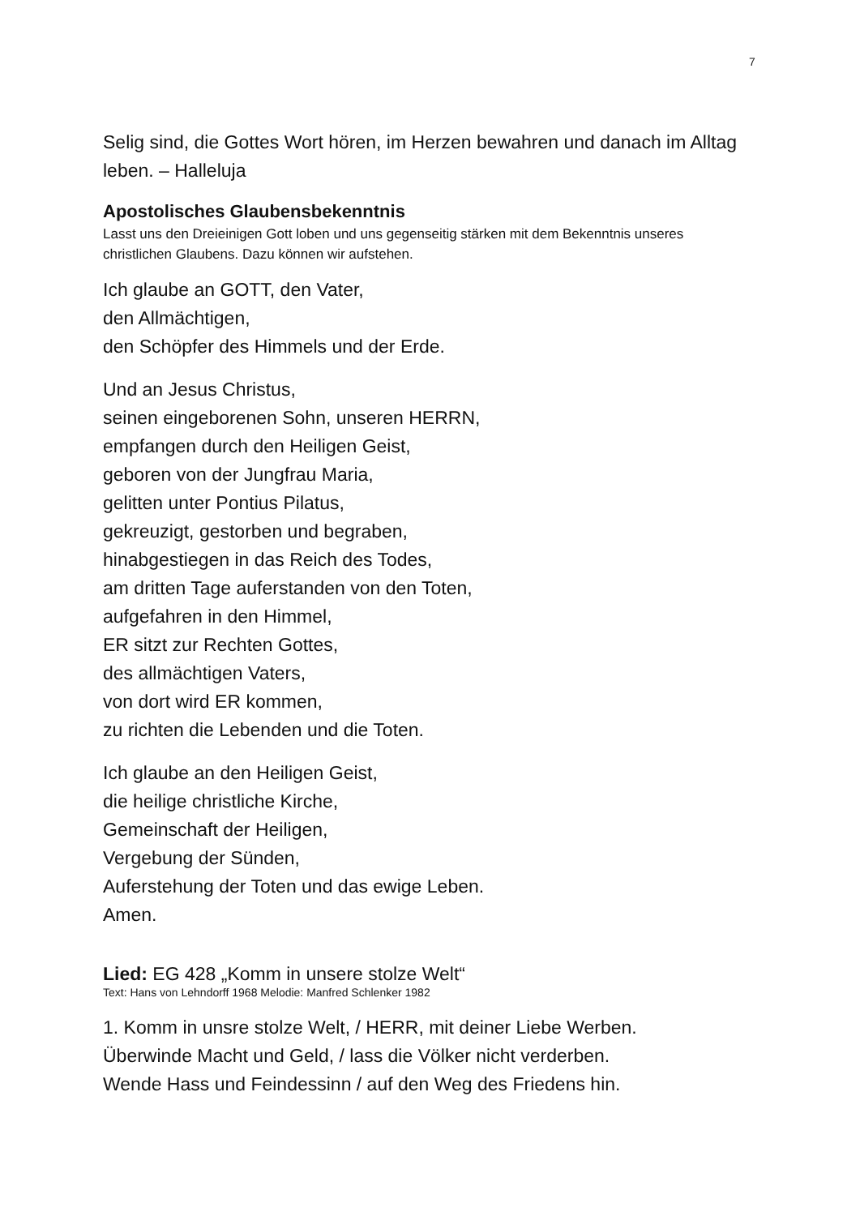7
Selig sind, die Gottes Wort hören, im Herzen bewahren und danach im Alltag leben. – Halleluja
Apostolisches Glaubensbekenntnis
Lasst uns den Dreieinigen Gott loben und uns gegenseitig stärken mit dem Bekenntnis unseres christlichen Glaubens. Dazu können wir aufstehen.
Ich glaube an GOTT, den Vater,
den Allmächtigen,
den Schöpfer des Himmels und der Erde.
Und an Jesus Christus,
seinen eingeborenen Sohn, unseren HERRN,
empfangen durch den Heiligen Geist,
geboren von der Jungfrau Maria,
gelitten unter Pontius Pilatus,
gekreuzigt, gestorben und begraben,
hinabgestiegen in das Reich des Todes,
am dritten Tage auferstanden von den Toten,
aufgefahren in den Himmel,
ER sitzt zur Rechten Gottes,
des allmächtigen Vaters,
von dort wird ER kommen,
zu richten die Lebenden und die Toten.
Ich glaube an den Heiligen Geist,
die heilige christliche Kirche,
Gemeinschaft der Heiligen,
Vergebung der Sünden,
Auferstehung der Toten und das ewige Leben.
Amen.
Lied: EG 428 „Komm in unsere stolze Welt“
Text: Hans von Lehndorff 1968 Melodie: Manfred Schlenker 1982
1. Komm in unsre stolze Welt, / HERR, mit deiner Liebe Werben.
Überwinde Macht und Geld, / lass die Völker nicht verderben.
Wende Hass und Feindessinn / auf den Weg des Friedens hin.